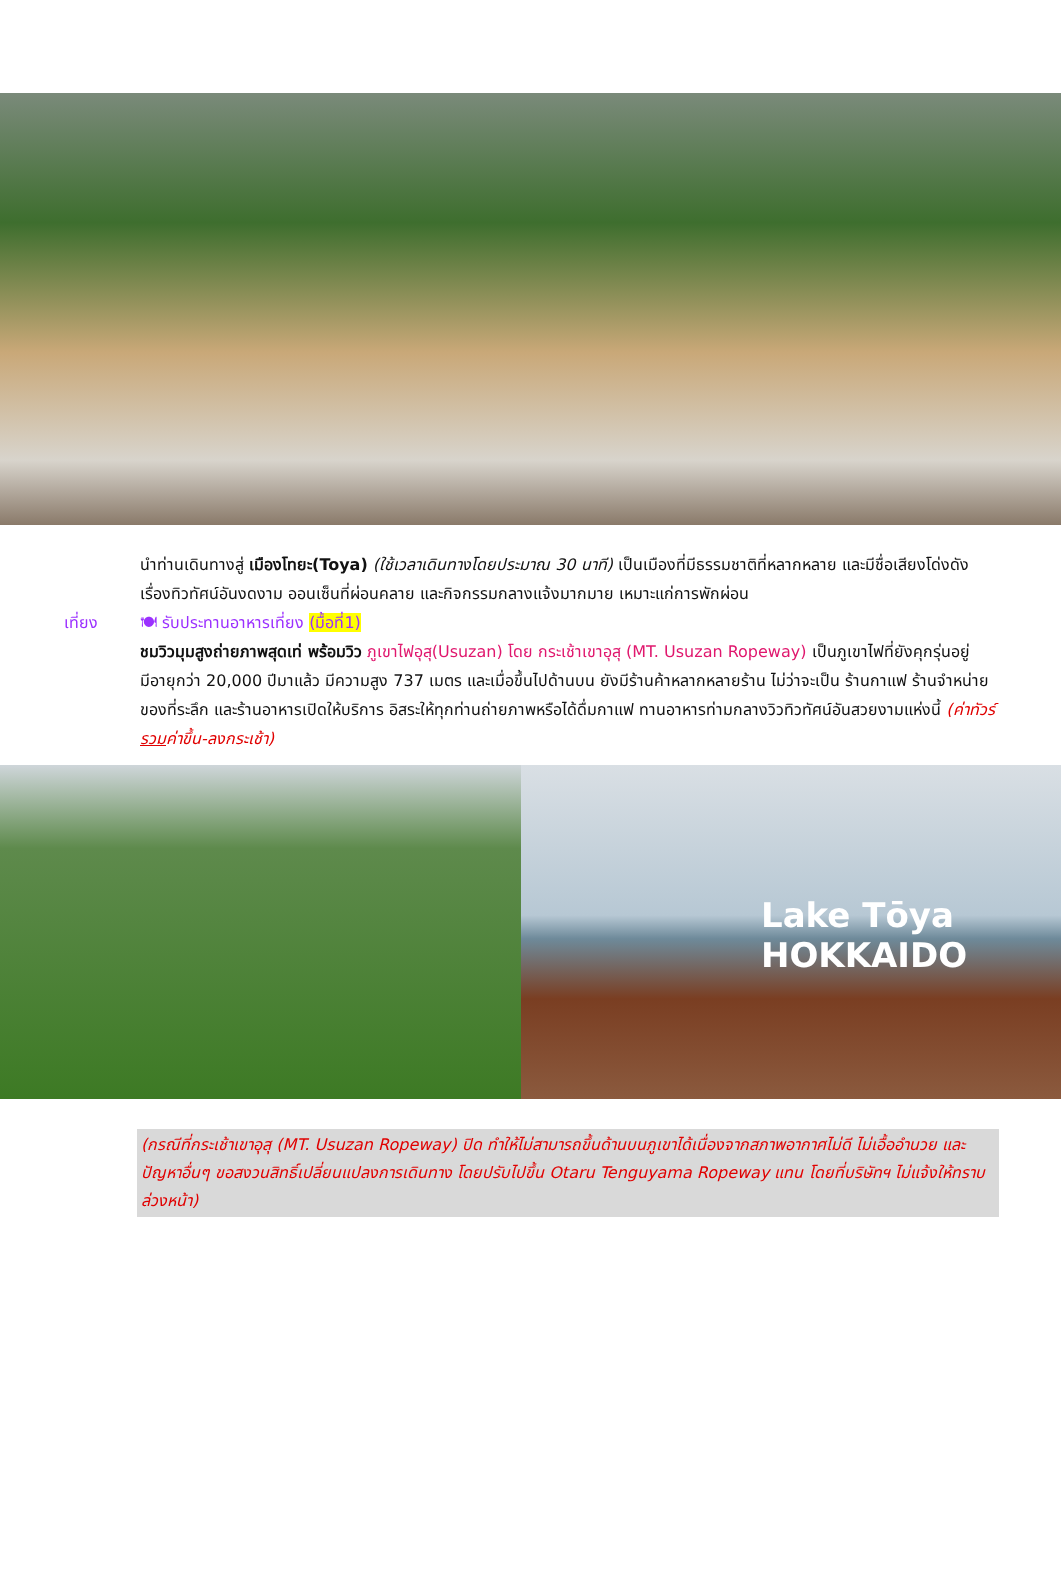นำท่านเดินทางสู่ เมืองโทยะ(Toya) (ใช้เวลาเดินทางโดยประมาณ 30 นาที) เป็นเมืองที่มีธรรมชาติที่หลากหลาย และมีชื่อเสียงโด่งดังเรื่องทิวทัศน์อันงดงาม ออนเซ็นที่ผ่อนคลาย และกิจกรรมกลางแจ้งมากมาย เหมาะแก่การพักผ่อน
เที่ยง 🍽 รับประทานอาหารเที่ยง (มื้อที่1)
ชมวิวมุมสูงถ่ายภาพสุดเท่ พร้อมวิว ภูเขาไฟอุสุ(Usuzan) โดย กระเช้าเขาอุสุ (MT. Usuzan Ropeway) เป็นภูเขาไฟที่ยังคุกรุ่นอยู่ มีอายุกว่า 20,000 ปีมาแล้ว มีความสูง 737 เมตร และเมื่อขึ้นไปด้านบน ยังมีร้านค้าหลากหลายร้าน ไม่ว่าจะเป็น ร้านกาแฟ ร้านจำหน่ายของที่ระลึก และร้านอาหารเปิดให้บริการ อิสระให้ทุกท่านถ่ายภาพหรือได้ดื่มกาแฟ ทานอาหารท่ามกลางวิวทิวทัศน์อันสวยงามแห่งนี้ (ค่าทัวร์รวมค่าขึ้น-ลงกระเช้า)
Lake Tōya
HOKKAIDO
(กรณีที่กระเช้าเขาอุสุ (MT. Usuzan Ropeway) ปิด ทำให้ไม่สามารถขึ้นด้านบนภูเขาได้เนื่องจากสภาพอากาศไม่ดี ไม่เอื้ออำนวย และปัญหาอื่นๆ ขอสงวนสิทธิ์เปลี่ยนแปลงการเดินทาง โดยปรับไปขึ้น Otaru Tenguyama Ropeway แทน โดยที่บริษัทฯ ไม่แจ้งให้ทราบล่วงหน้า)